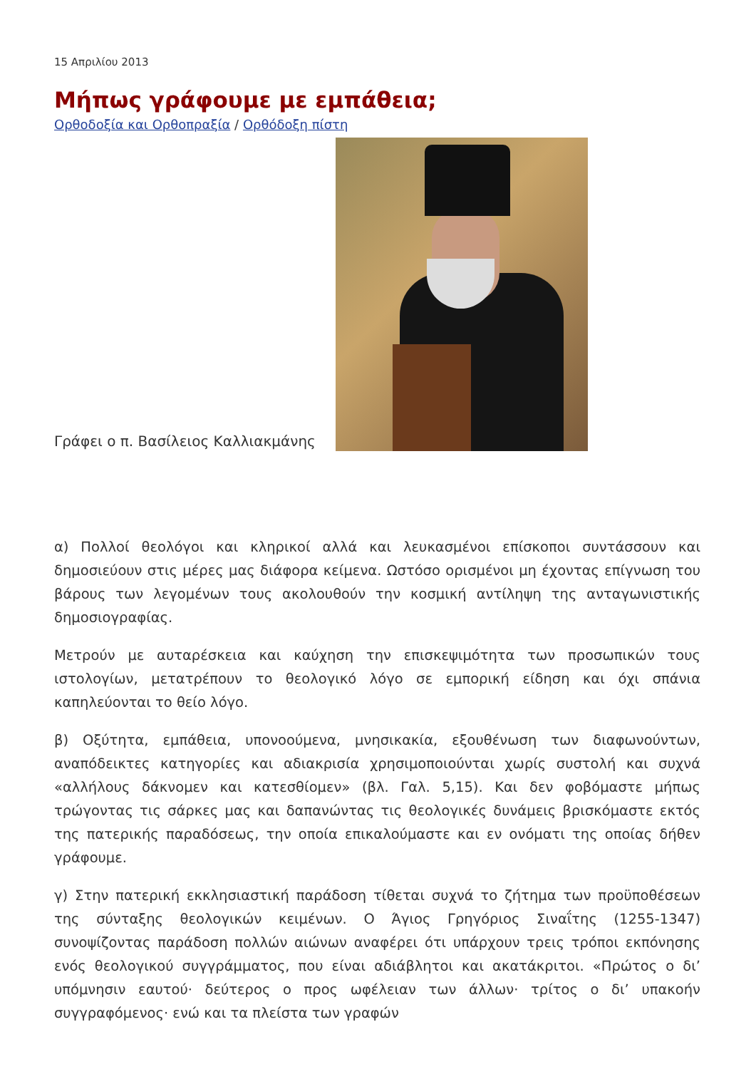15 Απριλίου 2013
Μήπως γράφουμε με εμπάθεια;
Ορθοδοξία και Ορθοπραξία / Ορθόδοξη πίστη
Γράφει ο π. Βασίλειος Καλλιακμάνης
α) Πολλοί θεολόγοι και κληρικοί αλλά και λευκασμένοι επίσκοποι συντάσσουν και δημοσιεύουν στις μέρες μας διάφορα κείμενα. Ωστόσο ορισμένοι μη έχοντας επίγνωση του βάρους των λεγομένων τους ακολουθούν την κοσμική αντίληψη της ανταγωνιστικής δημοσιογραφίας.
Μετρούν με αυταρέσκεια και καύχηση την επισκεψιμότητα των προσωπικών τους ιστολογίων, μετατρέπουν το θεολογικό λόγο σε εμπορική είδηση και όχι σπάνια καπηλεύονται το θείο λόγο.
β) Οξύτητα, εμπάθεια, υπονοούμενα, μνησικακία, εξουθένωση των διαφωνούντων, αναπόδεικτες κατηγορίες και αδιακρισία χρησιμοποιούνται χωρίς συστολή και συχνά «αλλήλους δάκνομεν και κατεσθίομεν» (βλ. Γαλ. 5,15). Και δεν φοβόμαστε μήπως τρώγοντας τις σάρκες μας και δαπανώντας τις θεολογικές δυνάμεις βρισκόμαστε εκτός της πατερικής παραδόσεως, την οποία επικαλούμαστε και εν ονόματι της οποίας δήθεν γράφουμε.
γ) Στην πατερική εκκλησιαστική παράδοση τίθεται συχνά το ζήτημα των προϋποθέσεων της σύνταξης θεολογικών κειμένων. Ο Άγιος Γρηγόριος Σιναΐτης (1255-1347) συνοψίζοντας παράδοση πολλών αιώνων αναφέρει ότι υπάρχουν τρεις τρόποι εκπόνησης ενός θεολογικού συγγράμματος, που είναι αδιάβλητοι και ακατάκριτοι. «Πρώτος ο δι’ υπόμνησιν εαυτού· δεύτερος ο προς ωφέλειαν των άλλων· τρίτος ο δι’ υπακοήν συγγραφόμενος· ενώ και τα πλείστα των γραφών